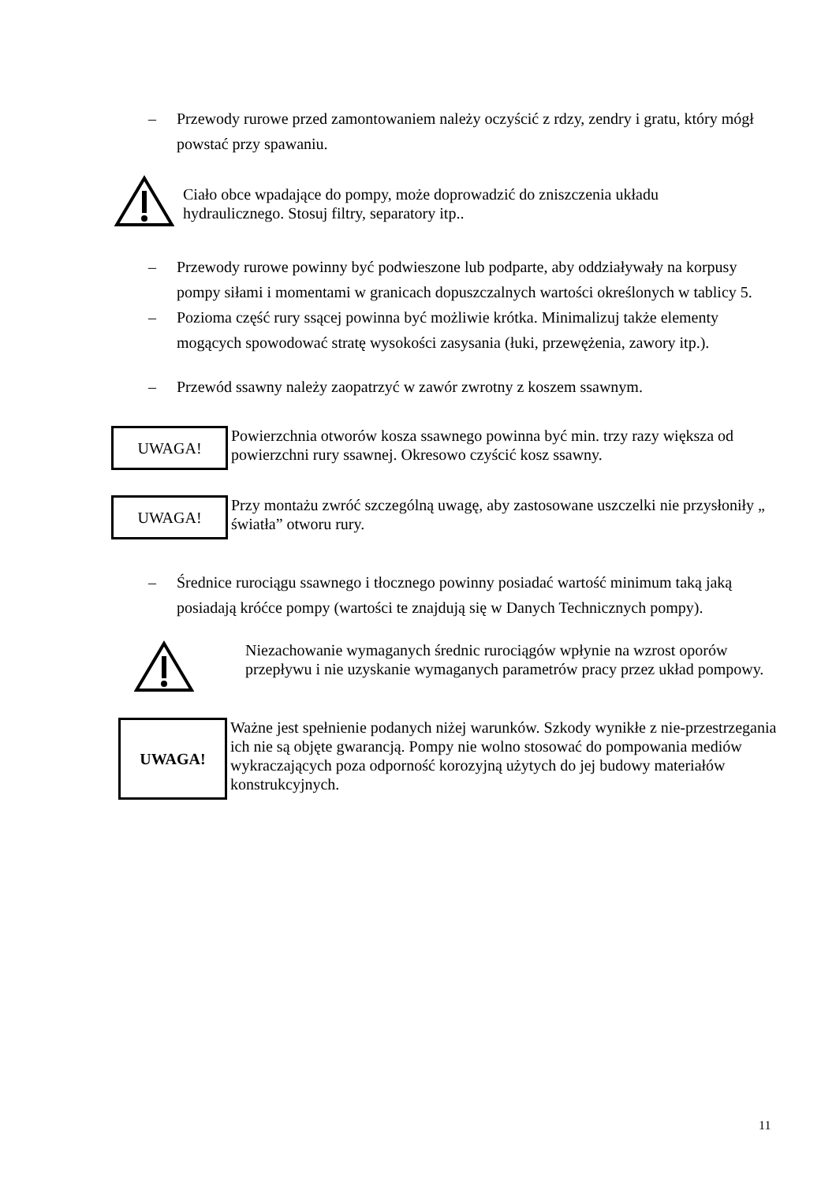– Przewody rurowe przed zamontowaniem należy oczyścić z rdzy, zendry i gratu, który mógł powstać przy spawaniu.
Ciało obce wpadające do pompy, może doprowadzić do zniszczenia układu hydraulicznego. Stosuj filtry, separatory itp..
– Przewody rurowe powinny być podwieszone lub podparte, aby oddziaływały na korpusy pompy siłami i momentami w granicach dopuszczalnych wartości określonych w tablicy 5.
– Pozioma część rury ssącej powinna być możliwie krótka. Minimalizuj także elementy mogących spowodować stratę wysokości zasysania (łuki, przewężenia, zawory itp.).
– Przewód ssawny należy zaopatrzyć w zawór zwrotny z koszem ssawnym.
UWAGA!
Powierzchnia otworów kosza ssawnego powinna być min. trzy razy większa od powierzchni rury ssawnej. Okresowo czyścić kosz ssawny.
UWAGA!
Przy montażu zwróć szczególną uwagę, aby zastosowane uszczelki nie przysłoniły „ światła” otworu rury.
– Średnice rurociągu ssawnego i tłocznego powinny posiadać wartość minimum taką jaką posiadają króćce pompy (wartości te znajdują się w Danych Technicznych pompy).
Niezachowanie wymaganych średnic rurociągów wpłynie na wzrost oporów przepływu i nie uzyskanie wymaganych parametrów pracy przez układ pompowy.
UWAGA!
Ważne jest spełnienie podanych niżej warunków. Szkody wynikłe z nie-przestrzegania ich nie są objęte gwarancją. Pompy nie wolno stosować do pompowania mediów wykraczających poza odporność korozyjną użytych do jej budowy materiałów konstrukcyjnych.
11